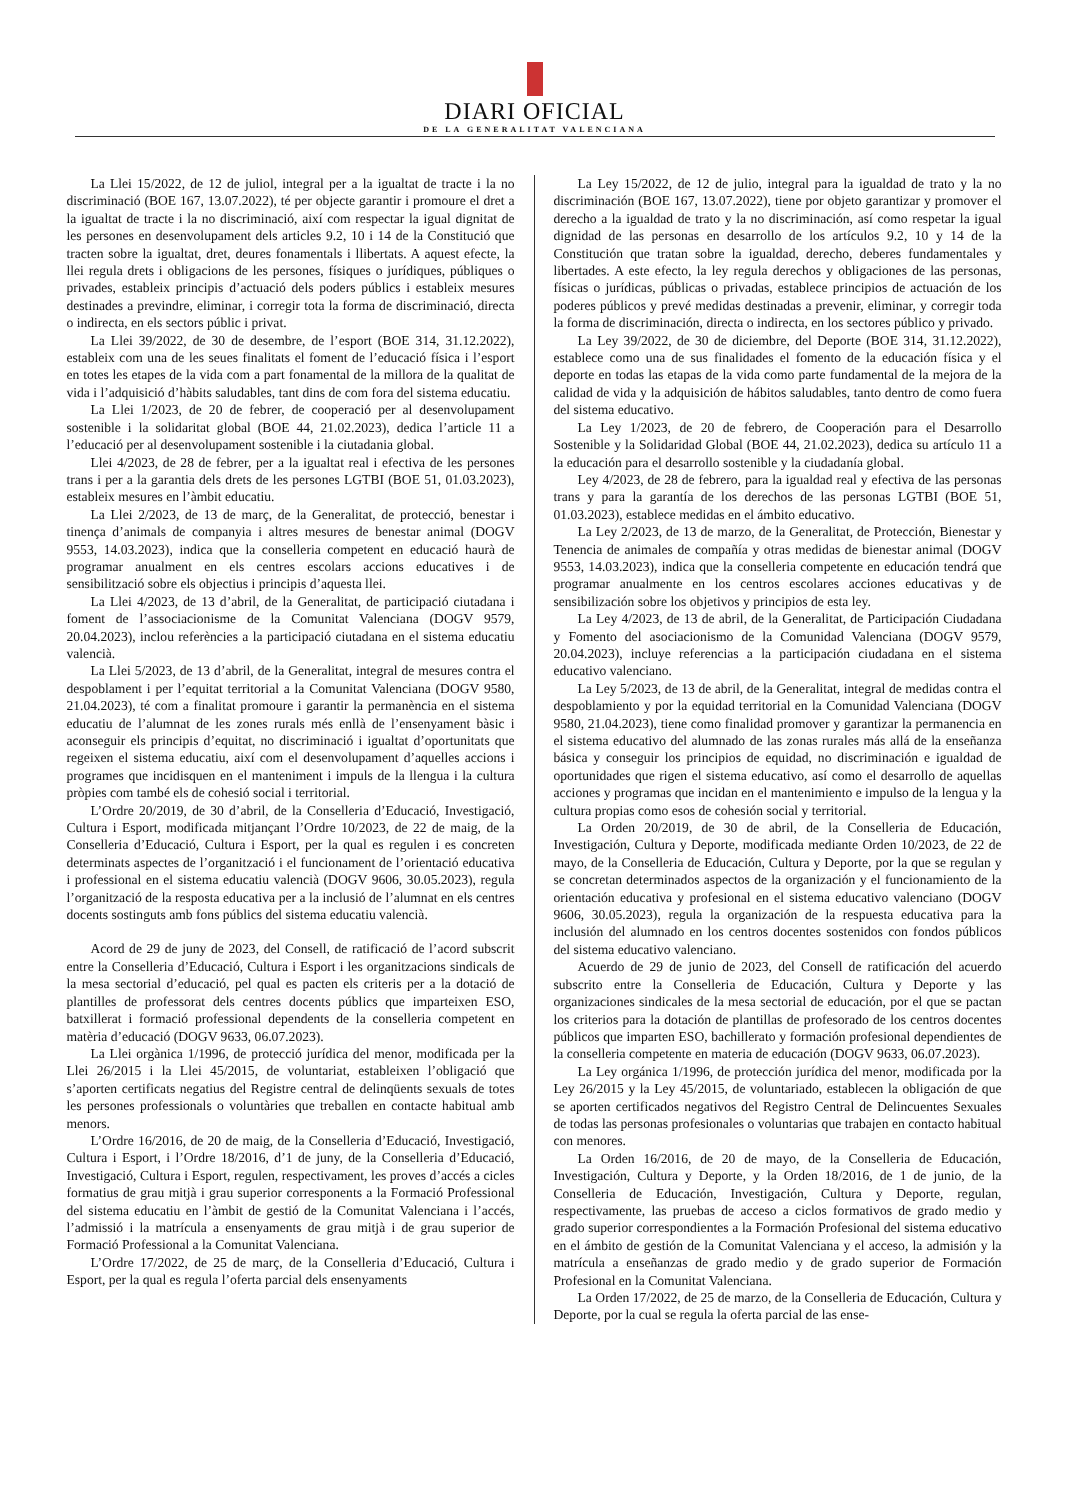DIARI OFICIAL
DE LA GENERALITAT VALENCIANA
La Llei 15/2022, de 12 de juliol, integral per a la igualtat de tracte i la no discriminació (BOE 167, 13.07.2022), té per objecte garantir i promoure el dret a la igualtat de tracte i la no discriminació, així com respectar la igual dignitat de les persones en desenvolupament dels articles 9.2, 10 i 14 de la Constitució que tracten sobre la igualtat, dret, deures fonamentals i llibertats. A aquest efecte, la llei regula drets i obligacions de les persones, físiques o jurídiques, públiques o privades, estableix principis d’actuació dels poders públics i estableix mesures destinades a previndre, eliminar, i corregir tota la forma de discriminació, directa o indirecta, en els sectors públic i privat.
La Llei 39/2022, de 30 de desembre, de l’esport (BOE 314, 31.12.2022), estableix com una de les seues finalitats el foment de l’educació física i l’esport en totes les etapes de la vida com a part fonamental de la millora de la qualitat de vida i l’adquisició d’hàbits saludables, tant dins de com fora del sistema educatiu.
La Llei 1/2023, de 20 de febrer, de cooperació per al desenvolupament sostenible i la solidaritat global (BOE 44, 21.02.2023), dedica l’article 11 a l’educació per al desenvolupament sostenible i la ciutadania global.
Llei 4/2023, de 28 de febrer, per a la igualtat real i efectiva de les persones trans i per a la garantia dels drets de les persones LGTBI (BOE 51, 01.03.2023), estableix mesures en l’àmbit educatiu.
La Llei 2/2023, de 13 de març, de la Generalitat, de protecció, benestar i tinença d’animals de companyia i altres mesures de benestar animal (DOGV 9553, 14.03.2023), indica que la conselleria competent en educació haurà de programar anualment en els centres escolars accions educatives i de sensibilització sobre els objectius i principis d’aquesta llei.
La Llei 4/2023, de 13 d’abril, de la Generalitat, de participació ciutadana i foment de l’associacionisme de la Comunitat Valenciana (DOGV 9579, 20.04.2023), inclou referències a la participació ciutadana en el sistema educatiu valencià.
La Llei 5/2023, de 13 d’abril, de la Generalitat, integral de mesures contra el despoblament i per l’equitat territorial a la Comunitat Valenciana (DOGV 9580, 21.04.2023), té com a finalitat promoure i garantir la permanència en el sistema educatiu de l’alumnat de les zones rurals més enllà de l’ensenyament bàsic i aconseguir els principis d’equitat, no discriminació i igualtat d’oportunitats que regeixen el sistema educatiu, així com el desenvolupament d’aquelles accions i programes que incidisquen en el manteniment i impuls de la llengua i la cultura pròpies com també els de cohesió social i territorial.
L’Ordre 20/2019, de 30 d’abril, de la Conselleria d’Educació, Investigació, Cultura i Esport, modificada mitjançant l’Ordre 10/2023, de 22 de maig, de la Conselleria d’Educació, Cultura i Esport, per la qual es regulen i es concreten determinats aspectes de l’organització i el funcionament de l’orientació educativa i professional en el sistema educatiu valencià (DOGV 9606, 30.05.2023), regula l’organització de la resposta educativa per a la inclusió de l’alumnat en els centres docents sostinguts amb fons públics del sistema educatiu valencià.
Acord de 29 de juny de 2023, del Consell, de ratificació de l’acord subscrit entre la Conselleria d’Educació, Cultura i Esport i les organitzacions sindicals de la mesa sectorial d’educació, pel qual es pacten els criteris per a la dotació de plantilles de professorat dels centres docents públics que imparteixen ESO, batxillerat i formació professional dependents de la conselleria competent en matèria d’educació (DOGV 9633, 06.07.2023).
La Llei orgànica 1/1996, de protecció jurídica del menor, modificada per la Llei 26/2015 i la Llei 45/2015, de voluntariat, estableixen l’obligació que s’aporten certificats negatius del Registre central de delinqüents sexuals de totes les persones professionals o voluntàries que treballen en contacte habitual amb menors.
L’Ordre 16/2016, de 20 de maig, de la Conselleria d’Educació, Investigació, Cultura i Esport, i l’Ordre 18/2016, d’1 de juny, de la Conselleria d’Educació, Investigació, Cultura i Esport, regulen, respectivament, les proves d’accés a cicles formatius de grau mitjà i grau superior corresponents a la Formació Professional del sistema educatiu en l’àmbit de gestió de la Comunitat Valenciana i l’accés, l’admissió i la matrícula a ensenyaments de grau mitjà i de grau superior de Formació Professional a la Comunitat Valenciana.
L’Ordre 17/2022, de 25 de març, de la Conselleria d’Educació, Cultura i Esport, per la qual es regula l’oferta parcial dels ensenyaments
La Ley 15/2022, de 12 de julio, integral para la igualdad de trato y la no discriminación (BOE 167, 13.07.2022), tiene por objeto garantizar y promover el derecho a la igualdad de trato y la no discriminación, así como respetar la igual dignidad de las personas en desarrollo de los artículos 9.2, 10 y 14 de la Constitución que tratan sobre la igualdad, derecho, deberes fundamentales y libertades. A este efecto, la ley regula derechos y obligaciones de las personas, físicas o jurídicas, públicas o privadas, establece principios de actuación de los poderes públicos y prevé medidas destinadas a prevenir, eliminar, y corregir toda la forma de discriminación, directa o indirecta, en los sectores público y privado.
La Ley 39/2022, de 30 de diciembre, del Deporte (BOE 314, 31.12.2022), establece como una de sus finalidades el fomento de la educación física y el deporte en todas las etapas de la vida como parte fundamental de la mejora de la calidad de vida y la adquisición de hábitos saludables, tanto dentro de como fuera del sistema educativo.
La Ley 1/2023, de 20 de febrero, de Cooperación para el Desarrollo Sostenible y la Solidaridad Global (BOE 44, 21.02.2023), dedica su artículo 11 a la educación para el desarrollo sostenible y la ciudadanía global.
Ley 4/2023, de 28 de febrero, para la igualdad real y efectiva de las personas trans y para la garantía de los derechos de las personas LGTBI (BOE 51, 01.03.2023), establece medidas en el ámbito educativo.
La Ley 2/2023, de 13 de marzo, de la Generalitat, de Protección, Bienestar y Tenencia de animales de compañía y otras medidas de bienestar animal (DOGV 9553, 14.03.2023), indica que la conselleria competente en educación tendrá que programar anualmente en los centros escolares acciones educativas y de sensibilización sobre los objetivos y principios de esta ley.
La Ley 4/2023, de 13 de abril, de la Generalitat, de Participación Ciudadana y Fomento del asociacionismo de la Comunidad Valenciana (DOGV 9579, 20.04.2023), incluye referencias a la participación ciudadana en el sistema educativo valenciano.
La Ley 5/2023, de 13 de abril, de la Generalitat, integral de medidas contra el despoblamiento y por la equidad territorial en la Comunidad Valenciana (DOGV 9580, 21.04.2023), tiene como finalidad promover y garantizar la permanencia en el sistema educativo del alumnado de las zonas rurales más allá de la enseñanza básica y conseguir los principios de equidad, no discriminación e igualdad de oportunidades que rigen el sistema educativo, así como el desarrollo de aquellas acciones y programas que incidan en el mantenimiento e impulso de la lengua y la cultura propias como esos de cohesión social y territorial.
La Orden 20/2019, de 30 de abril, de la Conselleria de Educación, Investigación, Cultura y Deporte, modificada mediante Orden 10/2023, de 22 de mayo, de la Conselleria de Educación, Cultura y Deporte, por la que se regulan y se concretan determinados aspectos de la organización y el funcionamiento de la orientación educativa y profesional en el sistema educativo valenciano (DOGV 9606, 30.05.2023), regula la organización de la respuesta educativa para la inclusión del alumnado en los centros docentes sostenidos con fondos públicos del sistema educativo valenciano.
Acuerdo de 29 de junio de 2023, del Consell de ratificación del acuerdo subscrito entre la Conselleria de Educación, Cultura y Deporte y las organizaciones sindicales de la mesa sectorial de educación, por el que se pactan los criterios para la dotación de plantillas de profesorado de los centros docentes públicos que imparten ESO, bachillerato y formación profesional dependientes de la conselleria competente en materia de educación (DOGV 9633, 06.07.2023).
La Ley orgánica 1/1996, de protección jurídica del menor, modificada por la Ley 26/2015 y la Ley 45/2015, de voluntariado, establecen la obligación de que se aporten certificados negativos del Registro Central de Delincuentes Sexuales de todas las personas profesionales o voluntarias que trabajen en contacto habitual con menores.
La Orden 16/2016, de 20 de mayo, de la Conselleria de Educación, Investigación, Cultura y Deporte, y la Orden 18/2016, de 1 de junio, de la Conselleria de Educación, Investigación, Cultura y Deporte, regulan, respectivamente, las pruebas de acceso a ciclos formativos de grado medio y grado superior correspondientes a la Formación Profesional del sistema educativo en el ámbito de gestión de la Comunitat Valenciana y el acceso, la admisión y la matrícula a enseñanzas de grado medio y de grado superior de Formación Profesional en la Comunitat Valenciana.
La Orden 17/2022, de 25 de marzo, de la Conselleria de Educación, Cultura y Deporte, por la cual se regula la oferta parcial de las ense-